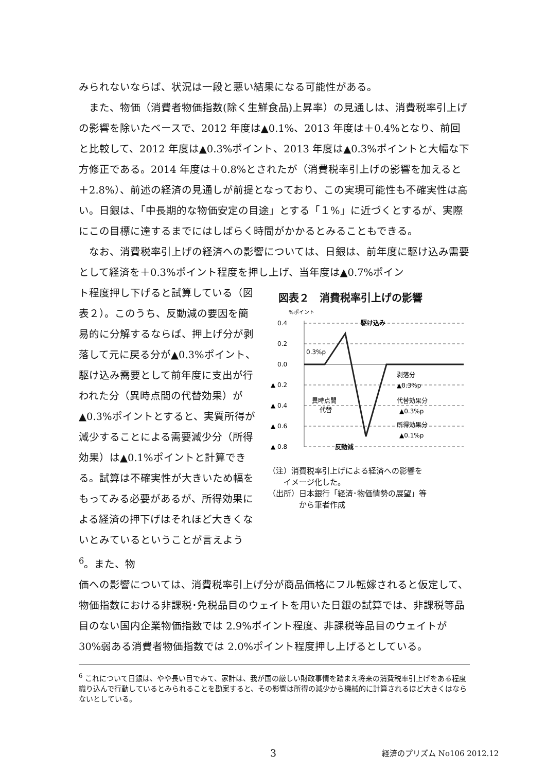みられないならば、状況は一段と悪い結果になる可能性がある。
　また、物価（消費者物価指数(除く生鮮食品)上昇率）の見通しは、消費税率引上げの影響を除いたベースで、2012 年度は▲0.1%、2013 年度は＋0.4%となり、前回と比較して、2012 年度は▲0.3%ポイント、2013 年度は▲0.3%ポイントと大幅な下方修正である。2014 年度は＋0.8%とされたが（消費税率引上げの影響を加えると＋2.8%）、前述の経済の見通しが前提となっており、この実現可能性も不確実性は高い。日銀は、「中長期的な物価安定の目途」とする「１%」に近づくとするが、実際にこの目標に達するまでにはしばらく時間がかかるとみることもできる。
　なお、消費税率引上げの経済への影響については、日銀は、前年度に駆け込み需要として経済を＋0.3%ポイント程度を押し上げ、当年度は▲0.7%ポイン
ト程度押し下げると試算している（図表２）。このうち、反動減の要因を簡易的に分解するならば、押上げ分が剥落して元に戻る分が▲0.3%ポイント、駆け込み需要として前年度に支出が行われた分（異時点間の代替効果）が▲0.3%ポイントとすると、実質所得が減少することによる需要減少分（所得効果）は▲0.1%ポイントと計算できる。試算は不確実性が大きいため幅をもってみる必要があるが、所得効果による経済の押下げはそれほど大きくないとみているということが言えよう<sup>6</sup>。また、物
図表２　消費税率引上げの影響
%ポイント
0.4
0.2
0.0
▲ 0.2
▲ 0.4
▲ 0.6
▲ 0.8
駆け込み
0.3%p
剥落分
▲0.3%p
異時点間
代替
代替効果分
▲0.3%p
所得効果分
▲0.1%p
反動減
（注）消費税率引上げによる経済への影響を
　　イメージ化した。
（出所）日本銀行「経済･物価情勢の展望」等
　　　　から筆者作成
価への影響については、消費税率引上げ分が商品価格にフル転嫁されると仮定して、物価指数における非課税･免税品目のウェイトを用いた日銀の試算では、非課税等品目のない国内企業物価指数では 2.9%ポイント程度、非課税等品目のウェイトが 30%弱ある消費者物価指数では 2.0%ポイント程度押し上げるとしている。
<sup>6</sup> これについて日銀は、やや長い目でみて、家計は、我が国の厳しい財政事情を踏まえ将来の消費税率引上げをある程度織り込んで行動しているとみられることを勘案すると、その影響は所得の減少から機械的に計算されるほど大きくはならないとしている。
3 経済のプリズム No106 2012.12